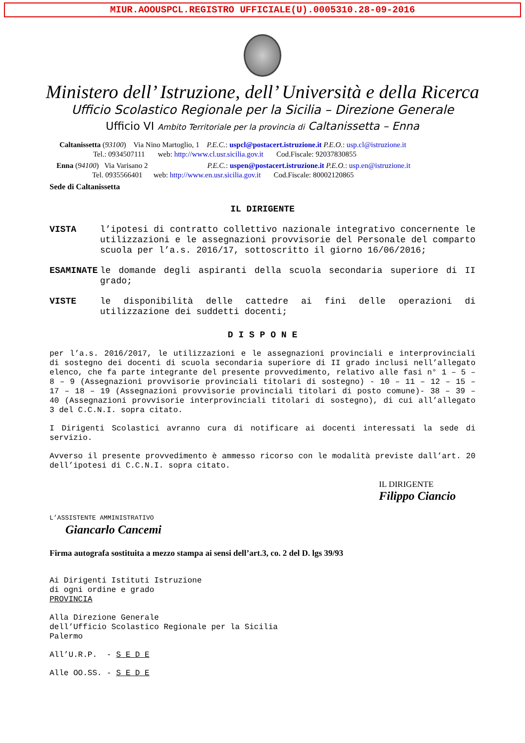MIUR.AOOUSPCL.REGISTRO UFFICIALE(U).0005310.28-09-2016
Ministero dell’ Istruzione, dell’ Università e della Ricerca
Ufficio Scolastico Regionale per la Sicilia – Direzione Generale
Ufficio VI Ambito Territoriale per la provincia di Caltanissetta – Enna
Caltanissetta (93100) Via Nino Martoglio, 1 P.E.C.: uspcl@postacert.istruzione.it P.E.O.: usp.cl@istruzione.it
Tel.: 0934507111 web: http://www.cl.usr.sicilia.gov.it Cod.Fiscale: 92037830855
Enna (94100) Via Varisano 2 P.E.C.: uspen@postacert.istruzione.it P.E.O.: usp.en@istruzione.it
Tel. 0935566401 web: http://www.en.usr.sicilia.gov.it Cod.Fiscale: 80002120865
Sede di Caltanissetta
IL DIRIGENTE
VISTA l’ipotesi di contratto collettivo nazionale integrativo concernente le utilizzazioni e le assegnazioni provvisorie del Personale del comparto scuola per l’a.s. 2016/17, sottoscritto il giorno 16/06/2016;
ESAMINATE le domande degli aspiranti della scuola secondaria superiore di II grado;
VISTE le disponibilità delle cattedre ai fini delle operazioni di utilizzazione dei suddetti docenti;
D I S P O N E
per l’a.s. 2016/2017, le utilizzazioni e le assegnazioni provinciali e interprovinciali di sostegno dei docenti di scuola secondaria superiore di II grado inclusi nell’allegato elenco, che fa parte integrante del presente provvedimento, relativo alle fasi n° 1 – 5 – 8 – 9 (Assegnazioni provvisorie provinciali titolari di sostegno) - 10 – 11 – 12 – 15 – 17 – 18 – 19 (Assegnazioni provvisorie provinciali titolari di posto comune)- 38 – 39 – 40 (Assegnazioni provvisorie interprovinciali titolari di sostegno), di cui all’allegato 3 del C.C.N.I. sopra citato.
I Dirigenti Scolastici avranno cura di notificare ai docenti interessati la sede di servizio.
Avverso il presente provvedimento è ammesso ricorso con le modalità previste dall’art. 20 dell’ipotesi di C.C.N.I. sopra citato.
IL DIRIGENTE
Filippo Ciancio
L’ASSISTENTE AMMINISTRATIVO
Giancarlo Cancemi
Firma autografa sostituita a mezzo stampa ai sensi dell’art.3, co. 2 del D. lgs 39/93
Ai Dirigenti Istituti Istruzione
di ogni ordine e grado
PROVINCIA
Alla Direzione Generale
dell’Ufficio Scolastico Regionale per la Sicilia
Palermo
All’U.R.P. - S E D E
Alle OO.SS. - S E D E